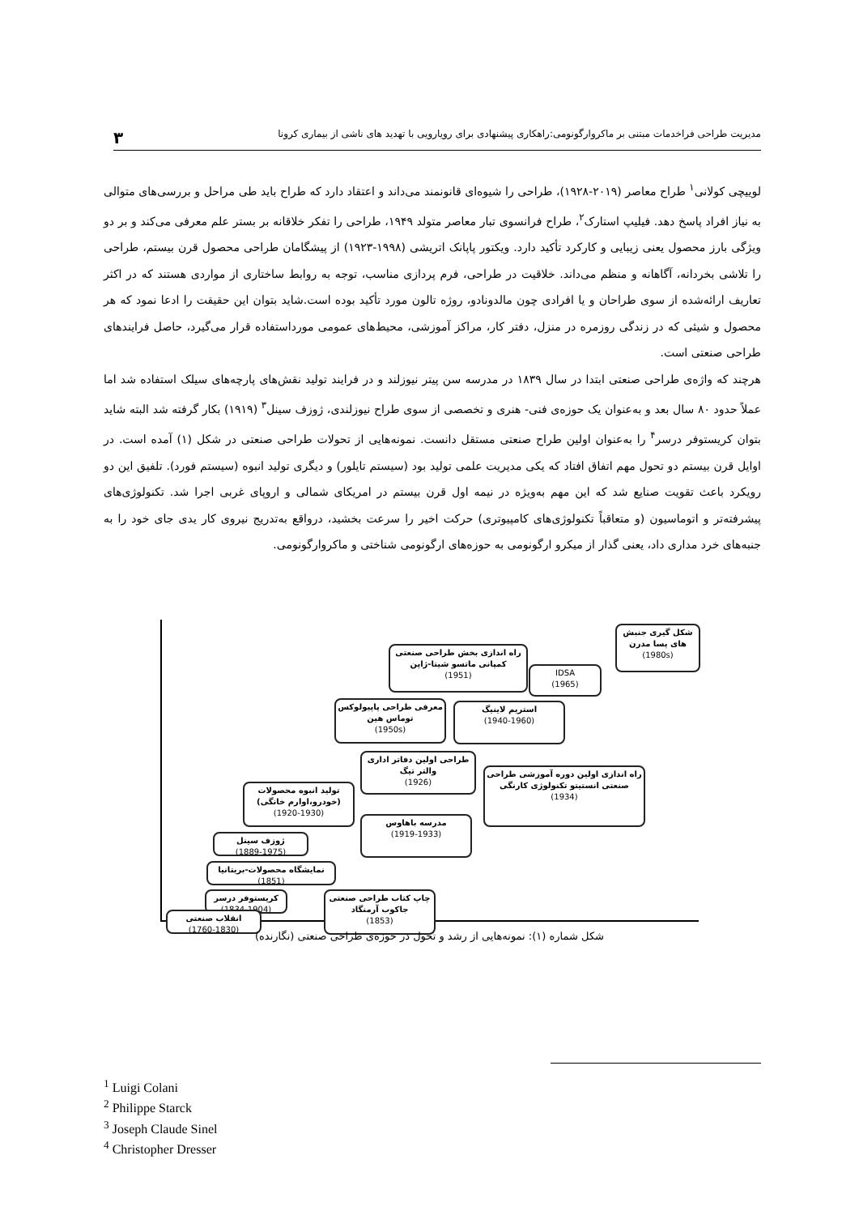مدیریت طراحی فراخدمات مبتنی بر ماکروارگونومی:راهکاری پیشنهادی برای رویارویی با تهدید های ناشی از بیماری کرونا ۳
لوییچی کولانی<sup>۱</sup> طراح معاصر (۲۰۱۹-۱۹۲۸)، طراحی را شیوه‌ای قانونمند می‌داند و اعتقاد دارد که طراح باید طی مراحل و بررسی‌های متوالی به نیاز افراد پاسخ دهد. فیلیپ استارک<sup>۲</sup>، طراح فرانسوی تبار معاصر متولد ۱۹۴۹، طراحی را تفکر خلاقانه بر بستر علم معرفی می‌کند و بر دو ویژگی بارز محصول یعنی زیبایی و کارکرد تأکید دارد. ویکتور پاپانک اتریشی (۱۹۹۸-۱۹۲۳) از پیشگامان طراحی محصول قرن بیستم، طراحی را تلاشی بخردانه، آگاهانه و منظم می‌داند. خلاقیت در طراحی، فرم پردازی مناسب، توجه به روابط ساختاری از مواردی هستند که در اکثر تعاریف ارائه‌شده از سوی طراحان و یا افرادی چون مالدونادو، روژه تالون مورد تأکید بوده است.شاید بتوان این حقیقت را ادعا نمود که هر محصول و شیئی که در زندگی روزمره در منزل، دفتر کار، مراکز آموزشی، محیط‌های عمومی مورداستفاده قرار می‌گیرد، حاصل فرایندهای طراحی صنعتی است.
هرچند که واژه‌ی طراحی صنعتی ابتدا در سال ۱۸۳۹ در مدرسه سن پیتر نیوزلند و در فرایند تولید نقش‌های پارچه‌های سیلک استفاده شد اما عملاً حدود ۸۰ سال بعد و به‌عنوان یک حوزه‌ی فنی- هنری و تخصصی از سوی طراح نیوزلندی، ژوزف سینل<sup>۳</sup> (۱۹۱۹) بکار گرفته شد البته شاید بتوان کریستوفر درسر<sup>۴</sup> را به‌عنوان اولین طراح صنعتی مستقل دانست. نمونه‌هایی از تحولات طراحی صنعتی در شکل (۱) آمده است. در اوایل قرن بیستم دو تحول مهم اتفاق افتاد که یکی مدیریت علمی تولید بود (سیستم تایلور) و دیگری تولید انبوه (سیستم فورد). تلفیق این دو رویکرد باعث تقویت صنایع شد که این مهم به‌ویژه در نیمه اول قرن بیستم در امریکای شمالی و اروپای غربی اجرا شد. تکنولوژی‌های پیشرفته‌تر و اتوماسیون (و متعاقباً تکنولوژی‌های کامپیوتری) حرکت اخیر را سرعت بخشید، درواقع به‌تدریج نیروی کار یدی جای خود را به جنبه‌های خرد مداری داد، یعنی گذار از میکرو ارگونومی به حوزه‌های ارگونومی شناختی و ماکروارگونومی.
شکل گیری جنبش های پسا مدرن
(1980s)
راه اندازی بخش طراحی صنعتی کمپانی ماتسو شیتا-ژاپن
(1951)
IDSA
(1965)
معرفی طراحی پاپیولوکس توماس هین
(1950s)
استریم لاینیگ
(1940-1960)
طراحی اولین دفاتر اداری والتر تیگ
(1926)
راه اندازی اولین دوره آموزشی طراحی صنعتی انستیتو تکنولوژی کارنگی
(1934)
تولید انبوه محصولات (خودرو،اوارم خانگی)
(1920-1930)
مدرسه باهاوس
(1919-1933)
ژوزف سینل
(1889-1975)
نمایشگاه محصولات-بریتانیا
(1851)
کریستوفر درسر
(1834-1904)
چاپ کتاب طراحی صنعتی جاکوب آرمنگاد
(1853)
انقلاب صنعتی
(1760-1830)
شکل شماره (۱): نمونه‌هایی از رشد و تحول در حوزه‌ی طراحی صنعتی (نگارنده)
<sup>1</sup> Luigi Colani
<sup>2</sup> Philippe Starck
<sup>3</sup> Joseph Claude Sinel
<sup>4</sup> Christopher Dresser